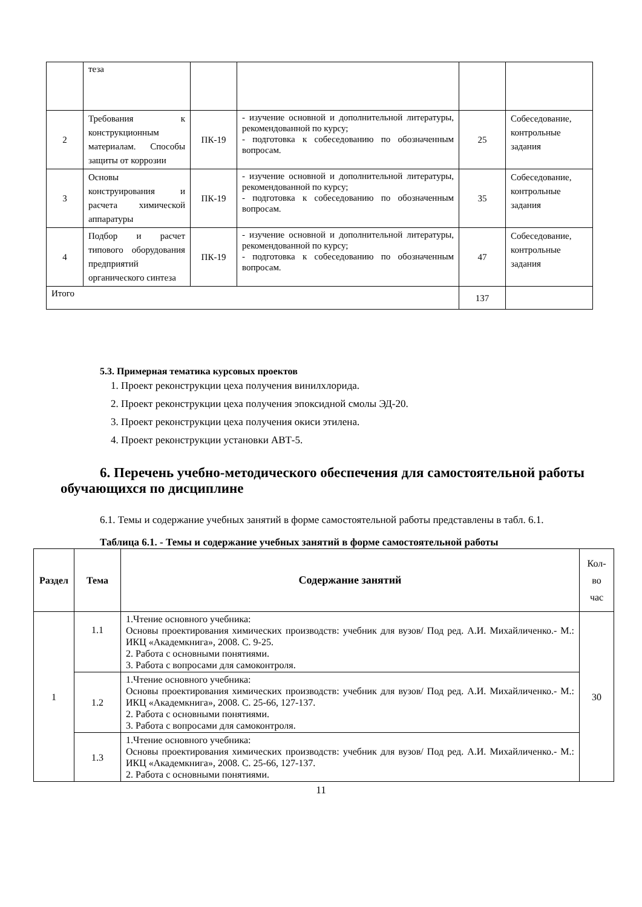| | теза | | | | |
| 2 | Требования к конструкционным материалам. Способы защиты от коррозии | ПК-19 | - изучение основной и дополнительной литературы, рекомендованной по курсу; - подготовка к собеседованию по обозначенным вопросам. | 25 | Собеседование, контрольные задания |
| 3 | Основы конструирования и расчета химической аппаратуры | ПК-19 | - изучение основной и дополнительной литературы, рекомендованной по курсу; - подготовка к собеседованию по обозначенным вопросам. | 35 | Собеседование, контрольные задания |
| 4 | Подбор и расчет типового оборудования предприятий органического синтеза | ПК-19 | - изучение основной и дополнительной литературы, рекомендованной по курсу; - подготовка к собеседованию по обозначенным вопросам. | 47 | Собеседование, контрольные задания |
| Итого | | | | 137 | |
5.3. Примерная тематика курсовых проектов
1. Проект реконструкции цеха получения винилхлорида.
2. Проект реконструкции цеха получения эпоксидной смолы ЭД-20.
3. Проект реконструкции цеха получения окиси этилена.
4. Проект реконструкции установки АВТ-5.
6. Перечень учебно-методического обеспечения для самостоятельной работы обучающихся по дисциплине
6.1. Темы и содержание учебных занятий в форме самостоятельной работы представлены в табл. 6.1.
Таблица 6.1. - Темы и содержание учебных занятий в форме самостоятельной работы
| Раздел | Тема | Содержание занятий | Кол-во час |
| 1 | 1.1 | 1.Чтение основного учебника: Основы проектирования химических производств: учебник для вузов/ Под ред. А.И. Михайличенко.- М.: ИКЦ «Академкнига», 2008. С. 9-25. 2. Работа с основными понятиями. 3. Работа с вопросами для самоконтроля. | 30 |
| | 1.2 | 1.Чтение основного учебника: Основы проектирования химических производств: учебник для вузов/ Под ред. А.И. Михайличенко.- М.: ИКЦ «Академкнига», 2008. С. 25-66, 127-137. 2. Работа с основными понятиями. 3. Работа с вопросами для самоконтроля. | |
| | 1.3 | 1.Чтение основного учебника: Основы проектирования химических производств: учебник для вузов/ Под ред. А.И. Михайличенко.- М.: ИКЦ «Академкнига», 2008. С. 25-66, 127-137. 2. Работа с основными понятиями. | |
11